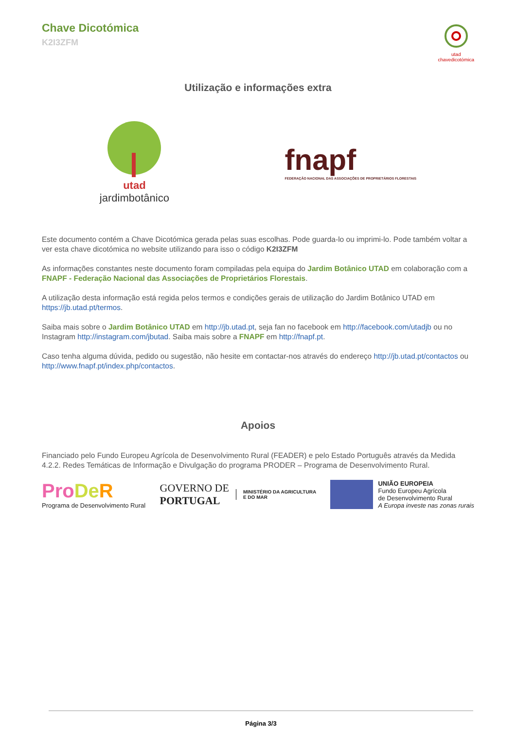Chave Dicotómica
K2I3ZFM
utad
chavedicotómica
Utilização e informações extra
utad
jardimbotânico
fnapf
FEDERAÇÃO NACIONAL DAS ASSOCIAÇÕES DE PROPRIETÁRIOS FLORESTAIS
Este documento contém a Chave Dicotómica gerada pelas suas escolhas. Pode guarda-lo ou imprimi-lo. Pode também voltar a ver esta chave dicotómica no website utilizando para isso o código K2I3ZFM
As informações constantes neste documento foram compiladas pela equipa do Jardim Botânico UTAD em colaboração com a FNAPF - Federação Nacional das Associações de Proprietários Florestais.
A utilização desta informação está regida pelos termos e condições gerais de utilização do Jardim Botânico UTAD em https://jb.utad.pt/termos.
Saiba mais sobre o Jardim Botânico UTAD em http://jb.utad.pt, seja fan no facebook em http://facebook.com/utadjb ou no Instagram http://instagram.com/jbutad. Saiba mais sobre a FNAPF em http://fnapf.pt.
Caso tenha alguma dúvida, pedido ou sugestão, não hesite em contactar-nos através do endereço http://jb.utad.pt/contactos ou http://www.fnapf.pt/index.php/contactos.
Apoios
Financiado pelo Fundo Europeu Agrícola de Desenvolvimento Rural (FEADER) e pelo Estado Português através da Medida 4.2.2. Redes Temáticas de Informação e Divulgação do programa PRODER – Programa de Desenvolvimento Rural.
Pro De R
Programa de Desenvolvimento Rural
GOVERNO DE
PORTUGAL
MINISTÉRIO DA AGRICULTURA
E DO MAR
UNIÃO EUROPEIA
Fundo Europeu Agrícola
de Desenvolvimento Rural
A Europa investe nas zonas rurais
Página 3/3